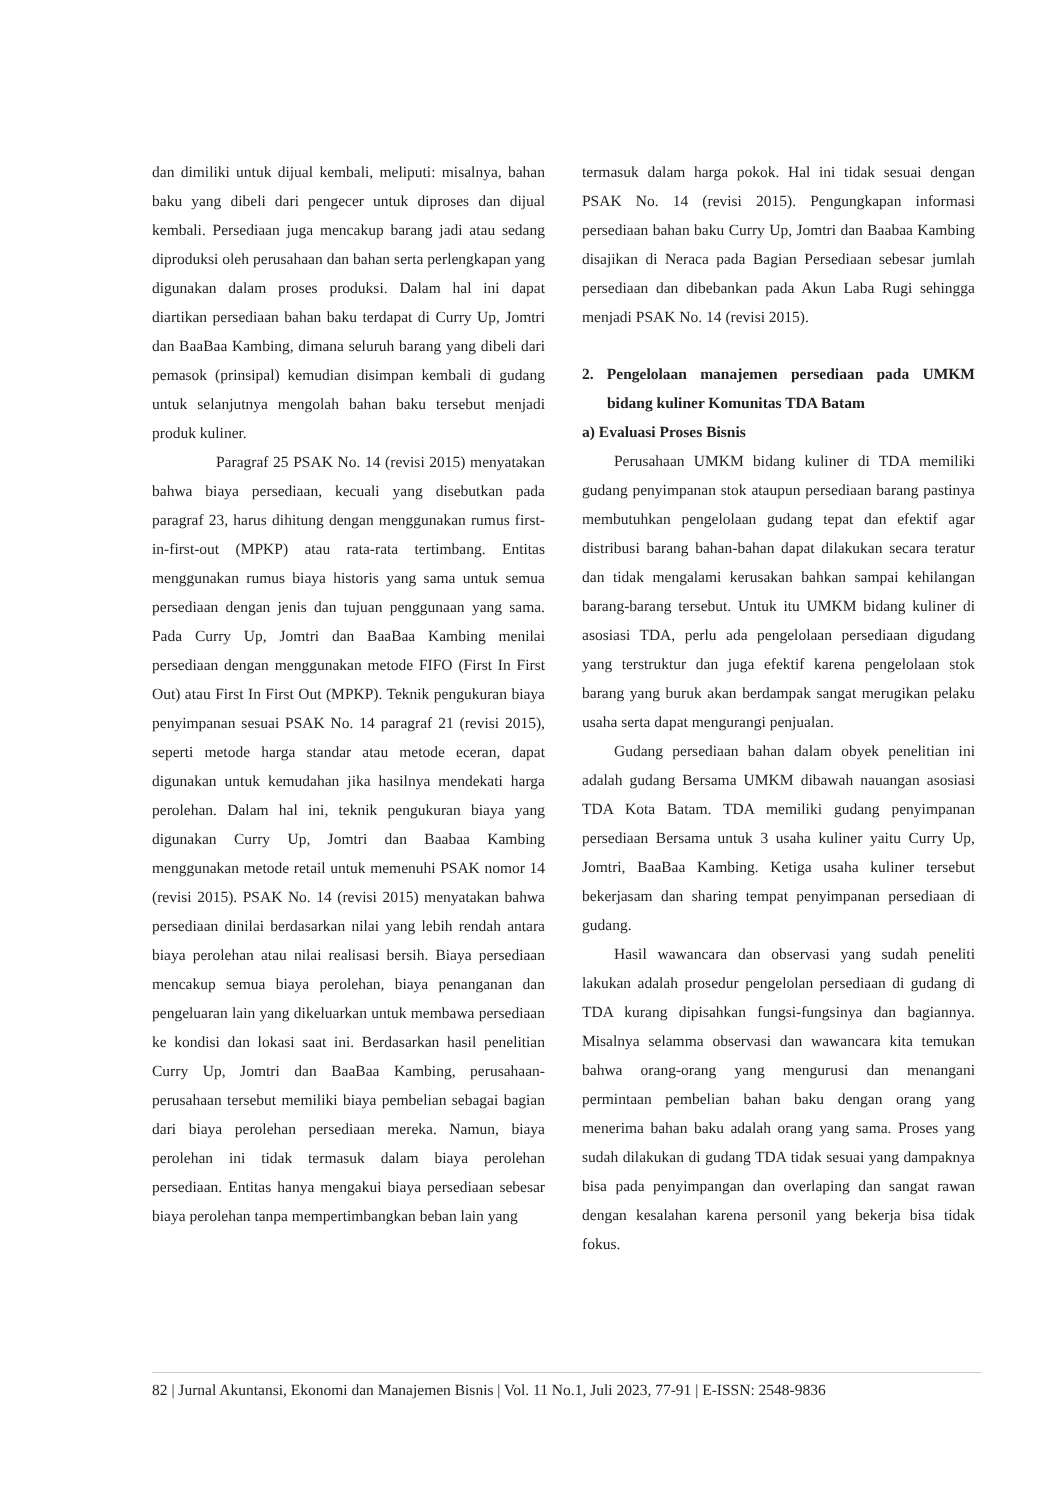dan dimiliki untuk dijual kembali, meliputi: misalnya, bahan baku yang dibeli dari pengecer untuk diproses dan dijual kembali. Persediaan juga mencakup barang jadi atau sedang diproduksi oleh perusahaan dan bahan serta perlengkapan yang digunakan dalam proses produksi. Dalam hal ini dapat diartikan persediaan bahan baku terdapat di Curry Up, Jomtri dan BaaBaa Kambing, dimana seluruh barang yang dibeli dari pemasok (prinsipal) kemudian disimpan kembali di gudang untuk selanjutnya mengolah bahan baku tersebut menjadi produk kuliner.
Paragraf 25 PSAK No. 14 (revisi 2015) menyatakan bahwa biaya persediaan, kecuali yang disebutkan pada paragraf 23, harus dihitung dengan menggunakan rumus first-in-first-out (MPKP) atau rata-rata tertimbang. Entitas menggunakan rumus biaya historis yang sama untuk semua persediaan dengan jenis dan tujuan penggunaan yang sama. Pada Curry Up, Jomtri dan BaaBaa Kambing menilai persediaan dengan menggunakan metode FIFO (First In First Out) atau First In First Out (MPKP). Teknik pengukuran biaya penyimpanan sesuai PSAK No. 14 paragraf 21 (revisi 2015), seperti metode harga standar atau metode eceran, dapat digunakan untuk kemudahan jika hasilnya mendekati harga perolehan. Dalam hal ini, teknik pengukuran biaya yang digunakan Curry Up, Jomtri dan Baabaa Kambing menggunakan metode retail untuk memenuhi PSAK nomor 14 (revisi 2015). PSAK No. 14 (revisi 2015) menyatakan bahwa persediaan dinilai berdasarkan nilai yang lebih rendah antara biaya perolehan atau nilai realisasi bersih. Biaya persediaan mencakup semua biaya perolehan, biaya penanganan dan pengeluaran lain yang dikeluarkan untuk membawa persediaan ke kondisi dan lokasi saat ini. Berdasarkan hasil penelitian Curry Up, Jomtri dan BaaBaa Kambing, perusahaan-perusahaan tersebut memiliki biaya pembelian sebagai bagian dari biaya perolehan persediaan mereka. Namun, biaya perolehan ini tidak termasuk dalam biaya perolehan persediaan. Entitas hanya mengakui biaya persediaan sebesar biaya perolehan tanpa mempertimbangkan beban lain yang
termasuk dalam harga pokok. Hal ini tidak sesuai dengan PSAK No. 14 (revisi 2015). Pengungkapan informasi persediaan bahan baku Curry Up, Jomtri dan Baabaa Kambing disajikan di Neraca pada Bagian Persediaan sebesar jumlah persediaan dan dibebankan pada Akun Laba Rugi sehingga menjadi PSAK No. 14 (revisi 2015).
2. Pengelolaan manajemen persediaan pada UMKM bidang kuliner Komunitas TDA Batam
a) Evaluasi Proses Bisnis
Perusahaan UMKM bidang kuliner di TDA memiliki gudang penyimpanan stok ataupun persediaan barang pastinya membutuhkan pengelolaan gudang tepat dan efektif agar distribusi barang bahan-bahan dapat dilakukan secara teratur dan tidak mengalami kerusakan bahkan sampai kehilangan barang-barang tersebut. Untuk itu UMKM bidang kuliner di asosiasi TDA, perlu ada pengelolaan persediaan digudang yang terstruktur dan juga efektif karena pengelolaan stok barang yang buruk akan berdampak sangat merugikan pelaku usaha serta dapat mengurangi penjualan.
Gudang persediaan bahan dalam obyek penelitian ini adalah gudang Bersama UMKM dibawah nauangan asosiasi TDA Kota Batam. TDA memiliki gudang penyimpanan persediaan Bersama untuk 3 usaha kuliner yaitu Curry Up, Jomtri, BaaBaa Kambing. Ketiga usaha kuliner tersebut bekerjasam dan sharing tempat penyimpanan persediaan di gudang.
Hasil wawancara dan observasi yang sudah peneliti lakukan adalah prosedur pengelolan persediaan di gudang di TDA kurang dipisahkan fungsi-fungsinya dan bagiannya. Misalnya selamma observasi dan wawancara kita temukan bahwa orang-orang yang mengurusi dan menangani permintaan pembelian bahan baku dengan orang yang menerima bahan baku adalah orang yang sama. Proses yang sudah dilakukan di gudang TDA tidak sesuai yang dampaknya bisa pada penyimpangan dan overlaping dan sangat rawan dengan kesalahan karena personil yang bekerja bisa tidak fokus.
82 | Jurnal Akuntansi, Ekonomi dan Manajemen Bisnis | Vol. 11 No.1, Juli 2023, 77-91 | E-ISSN: 2548-9836